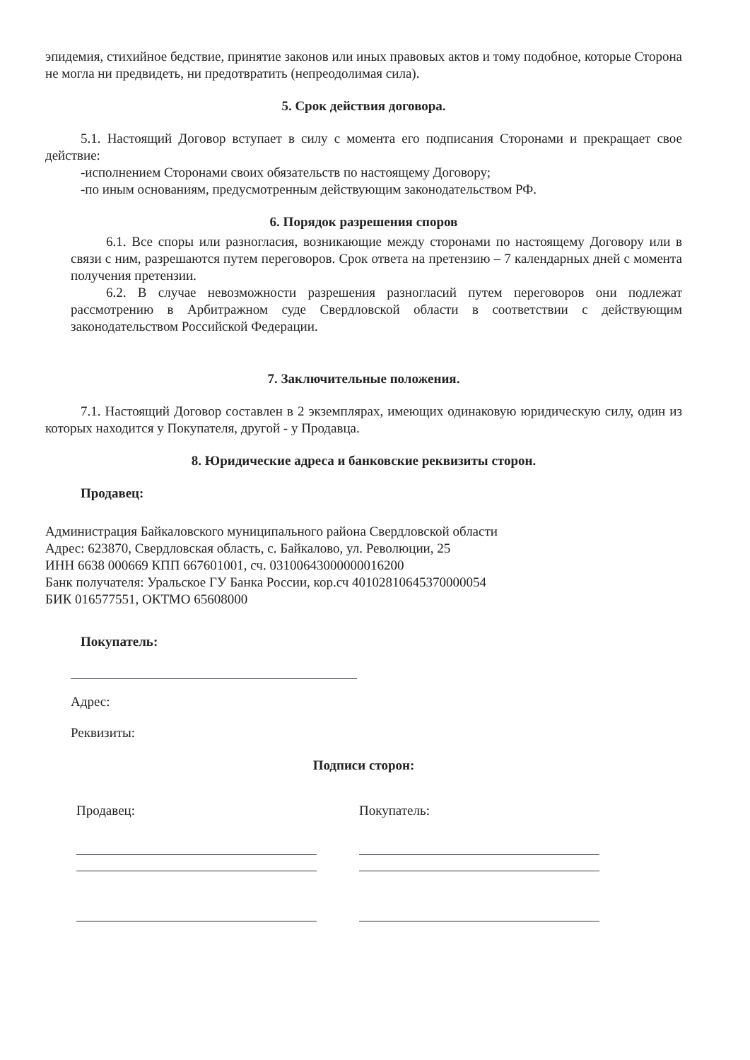эпидемия, стихийное бедствие, принятие законов или иных правовых актов и тому подобное, которые Сторона не могла ни предвидеть, ни предотвратить (непреодолимая сила).
5. Срок действия договора.
5.1. Настоящий Договор вступает в силу с момента его подписания Сторонами и прекращает свое действие:
-исполнением Сторонами своих обязательств по настоящему Договору;
-по иным основаниям, предусмотренным действующим законодательством РФ.
6. Порядок разрешения споров
6.1. Все споры или разногласия, возникающие между сторонами по настоящему Договору или в связи с ним, разрешаются путем переговоров. Срок ответа на претензию – 7 календарных дней с момента получения претензии.
6.2. В случае невозможности разрешения разногласий путем переговоров они подлежат рассмотрению в Арбитражном суде Свердловской области в соответствии с действующим законодательством Российской Федерации.
7. Заключительные положения.
7.1. Настоящий Договор составлен в 2 экземплярах, имеющих одинаковую юридическую силу, один из которых находится у Покупателя, другой - у Продавца.
8. Юридические адреса и банковские реквизиты сторон.
Продавец:
Администрация Байкаловского муниципального района Свердловской области
Адрес: 623870, Свердловская область, с. Байкалово, ул. Революции, 25
ИНН 6638 000669 КПП 667601001, сч. 03100643000000016200
Банк получателя: Уральское ГУ Банка России, кор.сч 40102810645370000054
БИК 016577551, ОКТМО 65608000
Покупатель:
Адрес:
Реквизиты:
Подписи сторон:
Продавец: Покупатель: